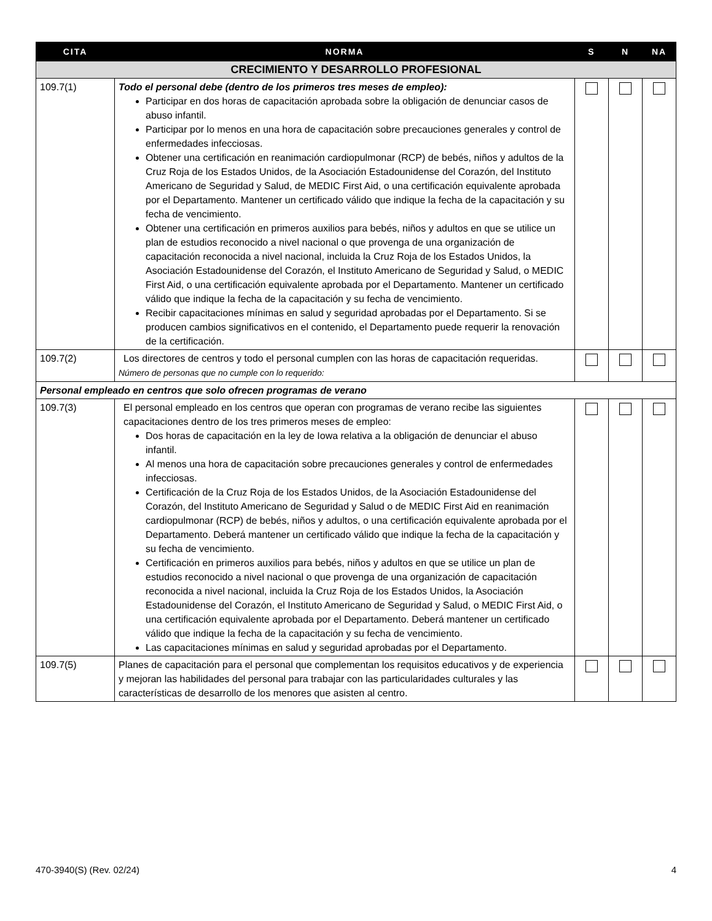| CITA | NORMA | S | N | NA |
| --- | --- | --- | --- | --- |
| CRECIMIENTO Y DESARROLLO PROFESIONAL | | | | |
| 109.7(1) | Todo el personal debe (dentro de los primeros tres meses de empleo): Participar en dos horas de capacitación aprobada sobre la obligación de denunciar casos de abuso infantil. Participar por lo menos en una hora de capacitación sobre precauciones generales y control de enfermedades infecciosas. Obtener una certificación en reanimación cardiopulmonar (RCP) de bebés, niños y adultos de la Cruz Roja de los Estados Unidos, de la Asociación Estadounidense del Corazón, del Instituto Americano de Seguridad y Salud, de MEDIC First Aid, o una certificación equivalente aprobada por el Departamento. Mantener un certificado válido que indique la fecha de la capacitación y su fecha de vencimiento. Obtener una certificación en primeros auxilios para bebés, niños y adultos en que se utilice un plan de estudios reconocido a nivel nacional o que provenga de una organización de capacitación reconocida a nivel nacional, incluida la Cruz Roja de los Estados Unidos, la Asociación Estadounidense del Corazón, el Instituto Americano de Seguridad y Salud, o MEDIC First Aid, o una certificación equivalente aprobada por el Departamento. Mantener un certificado válido que indique la fecha de la capacitación y su fecha de vencimiento. Recibir capacitaciones mínimas en salud y seguridad aprobadas por el Departamento. Si se producen cambios significativos en el contenido, el Departamento puede requerir la renovación de la certificación. | | | |
| 109.7(2) | Los directores de centros y todo el personal cumplen con las horas de capacitación requeridas. Número de personas que no cumple con lo requerido: | | | |
| Personal empleado en centros que solo ofrecen programas de verano | | | | |
| 109.7(3) | El personal empleado en los centros que operan con programas de verano recibe las siguientes capacitaciones dentro de los tres primeros meses de empleo: Dos horas de capacitación en la ley de Iowa relativa a la obligación de denunciar el abuso infantil. Al menos una hora de capacitación sobre precauciones generales y control de enfermedades infecciosas. Certificación de la Cruz Roja de los Estados Unidos, de la Asociación Estadounidense del Corazón, del Instituto Americano de Seguridad y Salud o de MEDIC First Aid en reanimación cardiopulmonar (RCP) de bebés, niños y adultos, o una certificación equivalente aprobada por el Departamento. Deberá mantener un certificado válido que indique la fecha de la capacitación y su fecha de vencimiento. Certificación en primeros auxilios para bebés, niños y adultos en que se utilice un plan de estudios reconocido a nivel nacional o que provenga de una organización de capacitación reconocida a nivel nacional, incluida la Cruz Roja de los Estados Unidos, la Asociación Estadounidense del Corazón, el Instituto Americano de Seguridad y Salud, o MEDIC First Aid, o una certificación equivalente aprobada por el Departamento. Deberá mantener un certificado válido que indique la fecha de la capacitación y su fecha de vencimiento. Las capacitaciones mínimas en salud y seguridad aprobadas por el Departamento. | | | |
| 109.7(5) | Planes de capacitación para el personal que complementan los requisitos educativos y de experiencia y mejoran las habilidades del personal para trabajar con las particularidades culturales y las características de desarrollo de los menores que asisten al centro. | | | |
470-3940(S) (Rev. 02/24) 4